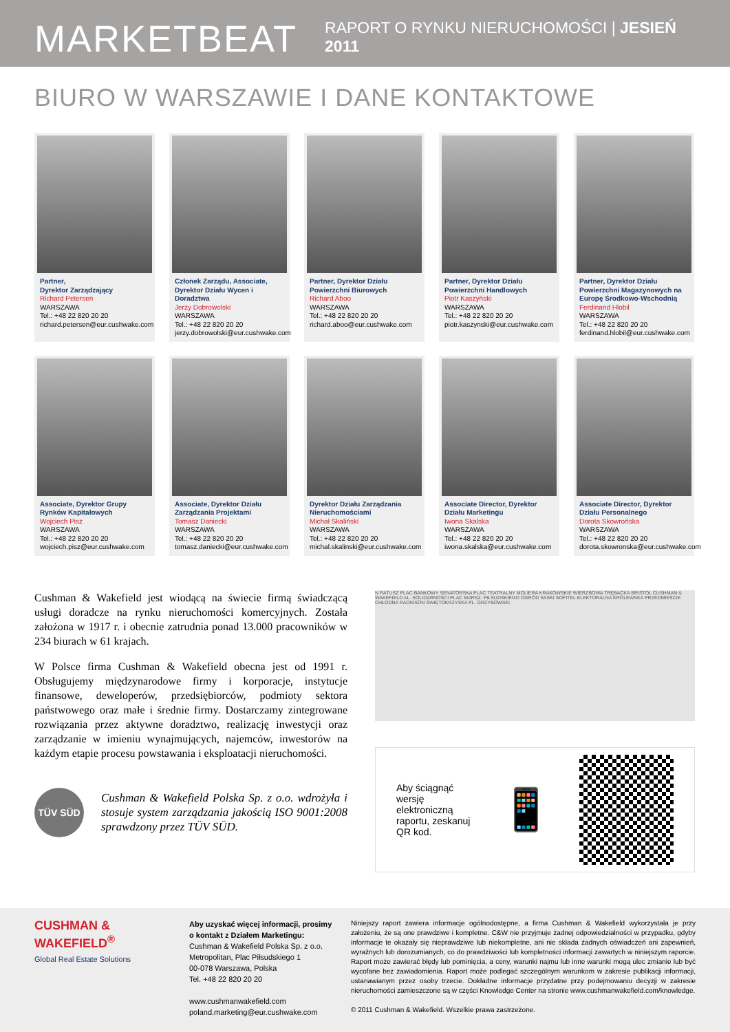MARKETBEAT RAPORT O RYNKU NIERUCHOMOŚCI | JESIEŃ 2011
BIURO W WARSZAWIE I DANE KONTAKTOWE
Partner,
Dyrektor Zarządzający
Richard Petersen
WARSZAWA
Tel.: +48 22 820 20 20
richard.petersen@eur.cushwake.com
Członek Zarządu, Associate, Dyrektor Działu Wycen i Doradztwa
Jerzy Dobrowolski
WARSZAWA
Tel.: +48 22 820 20 20
jerzy.dobrowolski@eur.cushwake.com
Partner, Dyrektor Działu Powierzchni Biurowych
Richard Aboo
WARSZAWA
Tel.: +48 22 820 20 20
richard.aboo@eur.cushwake.com
Partner, Dyrektor Działu Powierzchni Handlowych
Piotr Kaszyński
WARSZAWA
Tel.: +48 22 820 20 20
piotr.kaszynski@eur.cushwake.com
Partner, Dyrektor Działu Powierzchni Magazynowych na Europę Środkowo-Wschodnią
Ferdinand Hlobil
WARSZAWA
Tel.: +48 22 820 20 20
ferdinand.hlobil@eur.cushwake.com
Associate, Dyrektor Grupy Rynków Kapitałowych
Wojciech Pisz
WARSZAWA
Tel.: +48 22 820 20 20
wojciech.pisz@eur.cushwake.com
Associate, Dyrektor Działu Zarządzania Projektami
Tomasz Daniecki
WARSZAWA
Tel.: +48 22 820 20 20
tomasz.daniecki@eur.cushwake.com
Dyrektor Działu Zarządzania Nieruchomościami
Michał Skaliński
WARSZAWA
Tel.: +48 22 820 20 20
michal.skalinski@eur.cushwake.com
Associate Director, Dyrektor Działu Marketingu
Iwona Skalska
WARSZAWA
Tel.: +48 22 820 20 20
iwona.skalska@eur.cushwake.com
Associate Director, Dyrektor Działu Personalnego
Dorota Skowrońska
WARSZAWA
Tel.: +48 22 820 20 20
dorota.skowronska@eur.cushwake.com
Cushman & Wakefield jest wiodącą na świecie firmą świadczącą usługi doradcze na rynku nieruchomości komercyjnych. Została założona w 1917 r. i obecnie zatrudnia ponad 13.000 pracowników w 234 biurach w 61 krajach.
W Polsce firma Cushman & Wakefield obecna jest od 1991 r. Obsługujemy międzynarodowe firmy i korporacje, instytucje finansowe, deweloperów, przedsiębiorców, podmioty sektora państwowego oraz małe i średnie firmy. Dostarczamy zintegrowane rozwiązania przez aktywne doradztwo, realizację inwestycji oraz zarządzanie w imieniu wynajmujących, najemców, inwestorów na każdym etapie procesu powstawania i eksploatacji nieruchomości.
TÜV SÜD
Cushman & Wakefield Polska Sp. z o.o. wdrożyła i stosuje system zarządzania jakością ISO 9001:2008 sprawdzony przez TÜV SÜD.
N RATUSZ PLAC BANKOWY SENATORSKA PLAC TEATRALNY MOLIERA KRAKOWSKIE WIERZBOWA TRĘBACKA BRISTOL CUSHMAN & WAKEFIELD AL. SOLIDARNOŚCI PLAC MARSZ. PIŁSUDSKIEGO OGRÓD SASKI SOFITEL ELEKTORALNA KRÓLEWSKA PRZEDMIEŚCIE CHŁODNA RADISSON ŚWIĘTOKRZYSKA PL. GRZYBOWSKI
Aby ściągnąć wersję elektroniczną raportu, zeskanuj QR kod. 📱
CUSHMAN &
WAKEFIELD<sup>®</sup>
Global Real Estate Solutions
Aby uzyskać więcej informacji, prosimy o kontakt z Działem Marketingu:
Cushman & Wakefield Polska Sp. z o.o.
Metropolitan, Plac Piłsudskiego 1
00-078 Warszawa, Polska
Tel. +48 22 820 20 20
www.cushmanwakefield.com
poland.marketing@eur.cushwake.com
Niniejszy raport zawiera informacje ogólnodostępne, a firma Cushman & Wakefield wykorzystała je przy założeniu, że są one prawdziwe i kompletne. C&W nie przyjmuje żadnej odpowiedzialności w przypadku, gdyby informacje te okazały się nieprawdziwe lub niekompletne, ani nie składa żadnych oświadczeń ani zapewnień, wyraźnych lub dorozumianych, co do prawdziwości lub kompletności informacji zawartych w niniejszym raporcie. Raport może zawierać błędy lub pominięcia, a ceny, warunki najmu lub inne warunki mogą ulec zmianie lub być wycofane bez zawiadomienia. Raport może podlegać szczególnym warunkom w zakresie publikacji informacji, ustanawianym przez osoby trzecie. Dokładne informacje przydatne przy podejmowaniu decyzji w zakresie nieruchomości zamieszczone są w części Knowledge Center na stronie www.cushmanwakefield.com/knowledge.
© 2011 Cushman & Wakefield. Wszelkie prawa zastrzeżone.